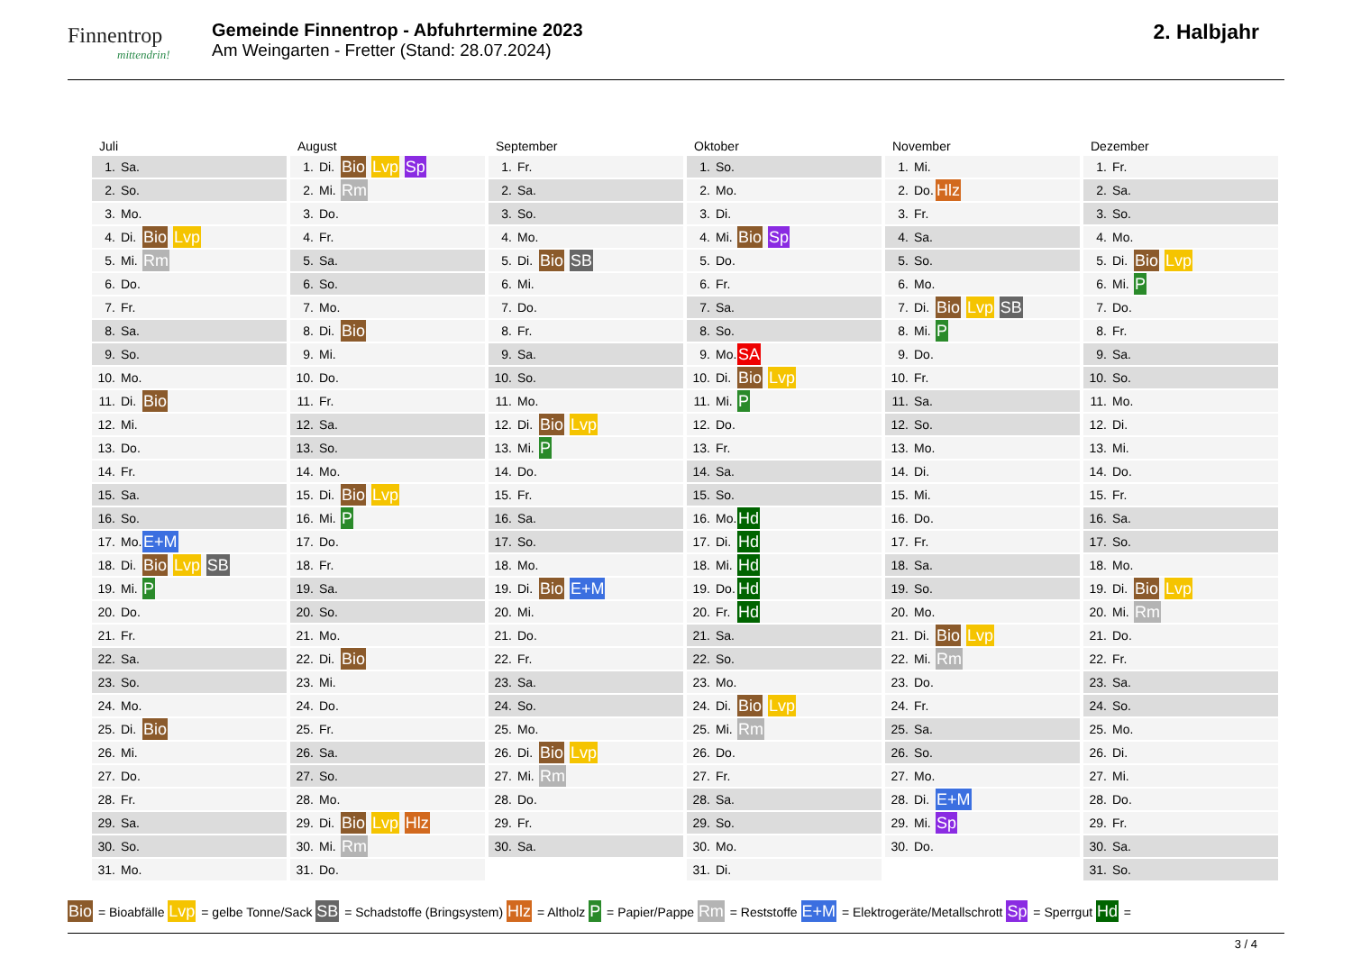Finnentrop
mittendrin!
Gemeinde Finnentrop - Abfuhrtermine 2023
Am Weingarten - Fretter (Stand: 28.07.2024)
2. Halbjahr
Juli
| 1. | Sa. | |
| 2. | So. | |
| 3. | Mo. | |
| 4. | Di. | Bio Lvp |
| 5. | Mi. | Rm |
| 6. | Do. | |
| 7. | Fr. | |
| 8. | Sa. | |
| 9. | So. | |
| 10. | Mo. | |
| 11. | Di. | Bio |
| 12. | Mi. | |
| 13. | Do. | |
| 14. | Fr. | |
| 15. | Sa. | |
| 16. | So. | |
| 17. | Mo. | E+M |
| 18. | Di. | Bio Lvp SB |
| 19. | Mi. | P |
| 20. | Do. | |
| 21. | Fr. | |
| 22. | Sa. | |
| 23. | So. | |
| 24. | Mo. | |
| 25. | Di. | Bio |
| 26. | Mi. | |
| 27. | Do. | |
| 28. | Fr. | |
| 29. | Sa. | |
| 30. | So. | |
| 31. | Mo. | |
August
| 1. | Di. | Bio Lvp Sp |
| 2. | Mi. | Rm |
| 3. | Do. | |
| 4. | Fr. | |
| 5. | Sa. | |
| 6. | So. | |
| 7. | Mo. | |
| 8. | Di. | Bio |
| 9. | Mi. | |
| 10. | Do. | |
| 11. | Fr. | |
| 12. | Sa. | |
| 13. | So. | |
| 14. | Mo. | |
| 15. | Di. | Bio Lvp |
| 16. | Mi. | P |
| 17. | Do. | |
| 18. | Fr. | |
| 19. | Sa. | |
| 20. | So. | |
| 21. | Mo. | |
| 22. | Di. | Bio |
| 23. | Mi. | |
| 24. | Do. | |
| 25. | Fr. | |
| 26. | Sa. | |
| 27. | So. | |
| 28. | Mo. | |
| 29. | Di. | Bio Lvp Hlz |
| 30. | Mi. | Rm |
| 31. | Do. | |
September
| 1. | Fr. | |
| 2. | Sa. | |
| 3. | So. | |
| 4. | Mo. | |
| 5. | Di. | Bio SB |
| 6. | Mi. | |
| 7. | Do. | |
| 8. | Fr. | |
| 9. | Sa. | |
| 10. | So. | |
| 11. | Mo. | |
| 12. | Di. | Bio Lvp |
| 13. | Mi. | P |
| 14. | Do. | |
| 15. | Fr. | |
| 16. | Sa. | |
| 17. | So. | |
| 18. | Mo. | |
| 19. | Di. | Bio E+M |
| 20. | Mi. | |
| 21. | Do. | |
| 22. | Fr. | |
| 23. | Sa. | |
| 24. | So. | |
| 25. | Mo. | |
| 26. | Di. | Bio Lvp |
| 27. | Mi. | Rm |
| 28. | Do. | |
| 29. | Fr. | |
| 30. | Sa. | |
Oktober
| 1. | So. | |
| 2. | Mo. | |
| 3. | Di. | |
| 4. | Mi. | Bio Sp |
| 5. | Do. | |
| 6. | Fr. | |
| 7. | Sa. | |
| 8. | So. | |
| 9. | Mo. | SA |
| 10. | Di. | Bio Lvp |
| 11. | Mi. | P |
| 12. | Do. | |
| 13. | Fr. | |
| 14. | Sa. | |
| 15. | So. | |
| 16. | Mo. | Hd |
| 17. | Di. | Hd |
| 18. | Mi. | Hd |
| 19. | Do. | Hd |
| 20. | Fr. | Hd |
| 21. | Sa. | |
| 22. | So. | |
| 23. | Mo. | |
| 24. | Di. | Bio Lvp |
| 25. | Mi. | Rm |
| 26. | Do. | |
| 27. | Fr. | |
| 28. | Sa. | |
| 29. | So. | |
| 30. | Mo. | |
| 31. | Di. | |
November
| 1. | Mi. | |
| 2. | Do. | Hlz |
| 3. | Fr. | |
| 4. | Sa. | |
| 5. | So. | |
| 6. | Mo. | |
| 7. | Di. | Bio Lvp SB |
| 8. | Mi. | P |
| 9. | Do. | |
| 10. | Fr. | |
| 11. | Sa. | |
| 12. | So. | |
| 13. | Mo. | |
| 14. | Di. | |
| 15. | Mi. | |
| 16. | Do. | |
| 17. | Fr. | |
| 18. | Sa. | |
| 19. | So. | |
| 20. | Mo. | |
| 21. | Di. | Bio Lvp |
| 22. | Mi. | Rm |
| 23. | Do. | |
| 24. | Fr. | |
| 25. | Sa. | |
| 26. | So. | |
| 27. | Mo. | |
| 28. | Di. | E+M |
| 29. | Mi. | Sp |
| 30. | Do. | |
Dezember
| 1. | Fr. | |
| 2. | Sa. | |
| 3. | So. | |
| 4. | Mo. | |
| 5. | Di. | Bio Lvp |
| 6. | Mi. | P |
| 7. | Do. | |
| 8. | Fr. | |
| 9. | Sa. | |
| 10. | So. | |
| 11. | Mo. | |
| 12. | Di. | |
| 13. | Mi. | |
| 14. | Do. | |
| 15. | Fr. | |
| 16. | Sa. | |
| 17. | So. | |
| 18. | Mo. | |
| 19. | Di. | Bio Lvp |
| 20. | Mi. | Rm |
| 21. | Do. | |
| 22. | Fr. | |
| 23. | Sa. | |
| 24. | So. | |
| 25. | Mo. | |
| 26. | Di. | |
| 27. | Mi. | |
| 28. | Do. | |
| 29. | Fr. | |
| 30. | Sa. | |
| 31. | So. | |
Bio = Bioabfälle Lvp = gelbe Tonne/Sack SB = Schadstoffe (Bringsystem) Hlz = Altholz P = Papier/Pappe Rm = Reststoffe E+M = Elektrogeräte/Metallschrott Sp = Sperrgut Hd =
3 / 4